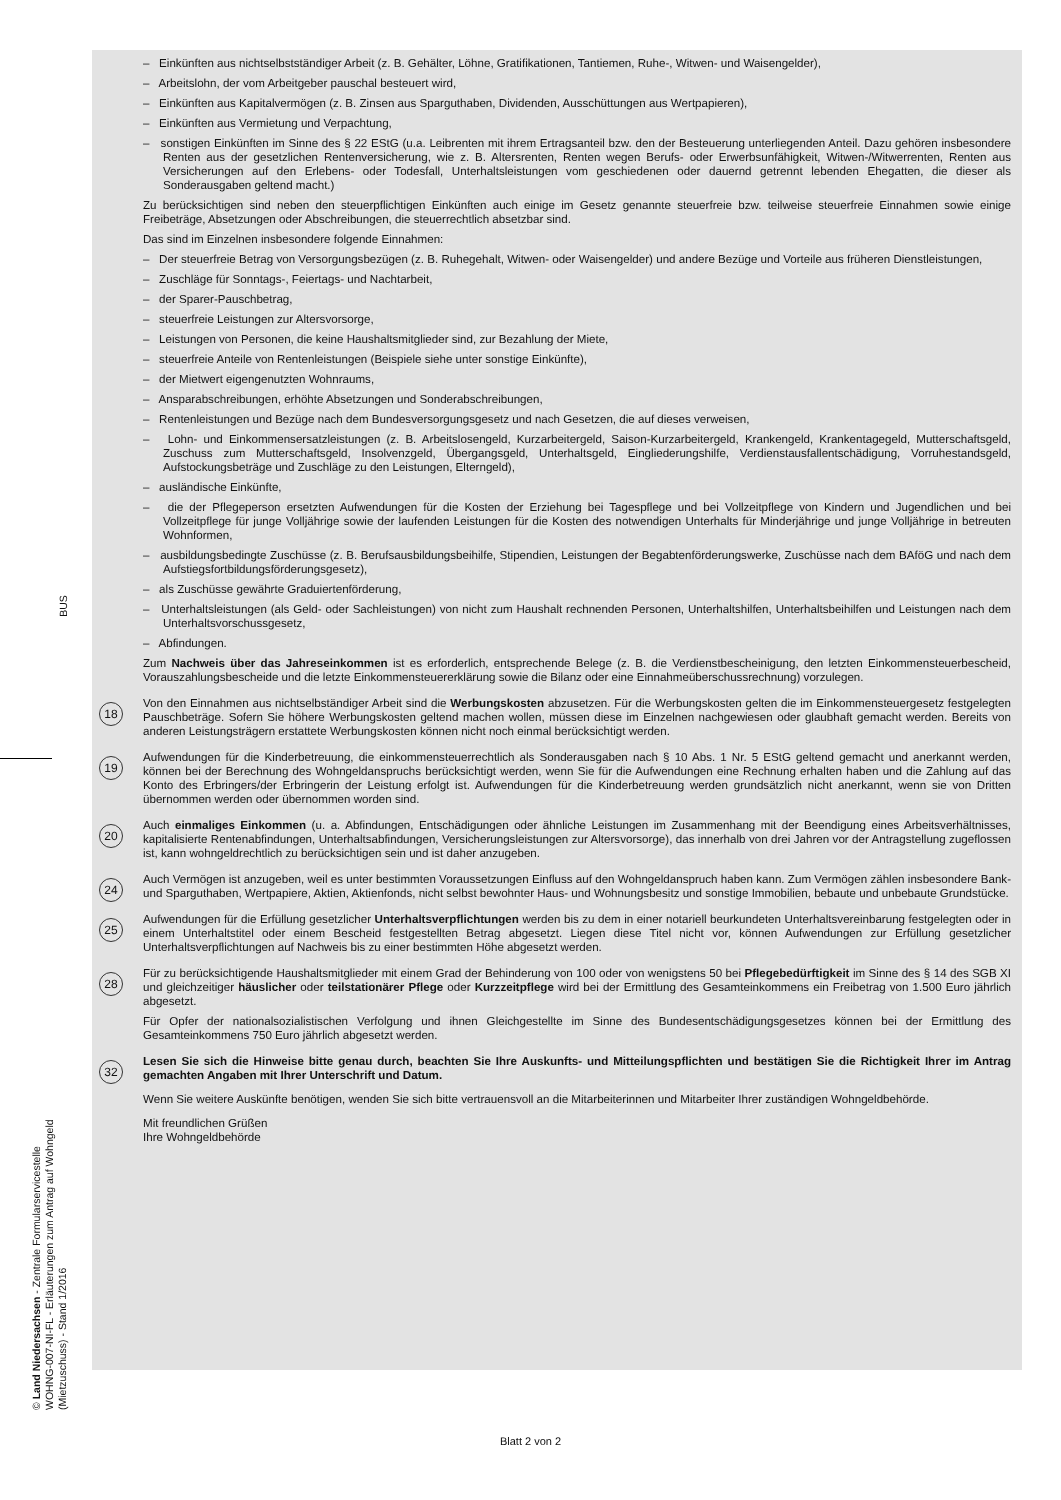BUS
© Land Niedersachsen - Zentrale Formularservicestelle
WOHNG-007-NI-FL - Erläuterungen zum Antrag auf Wohngeld (Mietzuschuss) - Stand 1/2016
– Einkünften aus nichtselbstständiger Arbeit (z. B. Gehälter, Löhne, Gratifikationen, Tantiemen, Ruhe-, Witwen- und Waisengelder),
– Arbeitslohn, der vom Arbeitgeber pauschal besteuert wird,
– Einkünften aus Kapitalvermögen (z. B. Zinsen aus Sparguthaben, Dividenden, Ausschüttungen aus Wertpapieren),
– Einkünften aus Vermietung und Verpachtung,
– sonstigen Einkünften im Sinne des § 22 EStG (u.a. Leibrenten mit ihrem Ertragsanteil bzw. den der Besteuerung unterliegenden Anteil. Dazu gehören insbesondere Renten aus der gesetzlichen Rentenversicherung, wie z. B. Altersrenten, Renten wegen Berufs- oder Erwerbsunfähigkeit, Witwen-/Witwerrenten, Renten aus Versicherungen auf den Erlebens- oder Todesfall, Unterhaltsleistungen vom geschiedenen oder dauernd getrennt lebenden Ehegatten, die dieser als Sonderausgaben geltend macht.)
Zu berücksichtigen sind neben den steuerpflichtigen Einkünften auch einige im Gesetz genannte steuerfreie bzw. teilweise steuerfreie Einnahmen sowie einige Freibeträge, Absetzungen oder Abschreibungen, die steuerrechtlich absetzbar sind.
Das sind im Einzelnen insbesondere folgende Einnahmen:
– Der steuerfreie Betrag von Versorgungsbezügen (z. B. Ruhegehalt, Witwen- oder Waisengelder) und andere Bezüge und Vorteile aus früheren Dienstleistungen,
– Zuschläge für Sonntags-, Feiertags- und Nachtarbeit,
– der Sparer-Pauschbetrag,
– steuerfreie Leistungen zur Altersvorsorge,
– Leistungen von Personen, die keine Haushaltsmitglieder sind, zur Bezahlung der Miete,
– steuerfreie Anteile von Rentenleistungen (Beispiele siehe unter sonstige Einkünfte),
– der Mietwert eigengenutzten Wohnraums,
– Ansparabschreibungen, erhöhte Absetzungen und Sonderabschreibungen,
– Rentenleistungen und Bezüge nach dem Bundesversorgungsgesetz und nach Gesetzen, die auf dieses verweisen,
– Lohn- und Einkommensersatzleistungen (z. B. Arbeitslosengeld, Kurzarbeitergeld, Saison-Kurzarbeitergeld, Krankengeld, Krankentagegeld, Mutterschaftsgeld, Zuschuss zum Mutterschaftsgeld, Insolvenzgeld, Übergangsgeld, Unterhaltsgeld, Eingliederungshilfe, Verdienstausfallentschädigung, Vorruhestandsgeld, Aufstockungsbeträge und Zuschläge zu den Leistungen, Elterngeld),
– ausländische Einkünfte,
– die der Pflegeperson ersetzten Aufwendungen für die Kosten der Erziehung bei Tagespflege und bei Vollzeitpflege von Kindern und Jugendlichen und bei Vollzeitpflege für junge Volljährige sowie der laufenden Leistungen für die Kosten des notwendigen Unterhalts für Minderjährige und junge Volljährige in betreuten Wohnformen,
– ausbildungsbedingte Zuschüsse (z. B. Berufsausbildungsbeihilfe, Stipendien, Leistungen der Begabtenförderungswerke, Zuschüsse nach dem BAföG und nach dem Aufstiegsfortbildungsförderungsgesetz),
– als Zuschüsse gewährte Graduiertenförderung,
– Unterhaltsleistungen (als Geld- oder Sachleistungen) von nicht zum Haushalt rechnenden Personen, Unterhaltshilfen, Unterhaltsbeihilfen und Leistungen nach dem Unterhaltsvorschussgesetz,
– Abfindungen.
Zum Nachweis über das Jahreseinkommen ist es erforderlich, entsprechende Belege (z. B. die Verdienstbescheinigung, den letzten Einkommensteuerbescheid, Vorauszahlungsbescheide und die letzte Einkommensteuererklärung sowie die Bilanz oder eine Einnahmeüberschussrechnung) vorzulegen.
18
Von den Einnahmen aus nichtselbständiger Arbeit sind die Werbungskosten abzusetzen. Für die Werbungskosten gelten die im Einkommensteuergesetz festgelegten Pauschbeträge. Sofern Sie höhere Werbungskosten geltend machen wollen, müssen diese im Einzelnen nachgewiesen oder glaubhaft gemacht werden. Bereits von anderen Leistungsträgern erstattete Werbungskosten können nicht noch einmal berücksichtigt werden.
19
Aufwendungen für die Kinderbetreuung, die einkommensteuerrechtlich als Sonderausgaben nach § 10 Abs. 1 Nr. 5 EStG geltend gemacht und anerkannt werden, können bei der Berechnung des Wohngeldanspruchs berücksichtigt werden, wenn Sie für die Aufwendungen eine Rechnung erhalten haben und die Zahlung auf das Konto des Erbringers/der Erbringerin der Leistung erfolgt ist. Aufwendungen für die Kinderbetreuung werden grundsätzlich nicht anerkannt, wenn sie von Dritten übernommen werden oder übernommen worden sind.
20
Auch einmaliges Einkommen (u. a. Abfindungen, Entschädigungen oder ähnliche Leistungen im Zusammenhang mit der Beendigung eines Arbeitsverhältnisses, kapitalisierte Rentenabfindungen, Unterhaltsabfindungen, Versicherungsleistungen zur Altersvorsorge), das innerhalb von drei Jahren vor der Antragstellung zugeflossen ist, kann wohngeldrechtlich zu berücksichtigen sein und ist daher anzugeben.
24
Auch Vermögen ist anzugeben, weil es unter bestimmten Voraussetzungen Einfluss auf den Wohngeldanspruch haben kann. Zum Vermögen zählen insbesondere Bank- und Sparguthaben, Wertpapiere, Aktien, Aktienfonds, nicht selbst bewohnter Haus- und Wohnungsbesitz und sonstige Immobilien, bebaute und unbebaute Grundstücke.
25
Aufwendungen für die Erfüllung gesetzlicher Unterhaltsverpflichtungen werden bis zu dem in einer notariell beurkundeten Unterhaltsvereinbarung festgelegten oder in einem Unterhaltstitel oder einem Bescheid festgestellten Betrag abgesetzt. Liegen diese Titel nicht vor, können Aufwendungen zur Erfüllung gesetzlicher Unterhaltsverpflichtungen auf Nachweis bis zu einer bestimmten Höhe abgesetzt werden.
28
Für zu berücksichtigende Haushaltsmitglieder mit einem Grad der Behinderung von 100 oder von wenigstens 50 bei Pflegebedürftigkeit im Sinne des § 14 des SGB XI und gleichzeitiger häuslicher oder teilstationärer Pflege oder Kurzzeitpflege wird bei der Ermittlung des Gesamteinkommens ein Freibetrag von 1.500 Euro jährlich abgesetzt.
Für Opfer der nationalsozialistischen Verfolgung und ihnen Gleichgestellte im Sinne des Bundesentschädigungsgesetzes können bei der Ermittlung des Gesamteinkommens 750 Euro jährlich abgesetzt werden.
32
Lesen Sie sich die Hinweise bitte genau durch, beachten Sie Ihre Auskunfts- und Mitteilungspflichten und bestätigen Sie die Richtigkeit Ihrer im Antrag gemachten Angaben mit Ihrer Unterschrift und Datum.
Wenn Sie weitere Auskünfte benötigen, wenden Sie sich bitte vertrauensvoll an die Mitarbeiterinnen und Mitarbeiter Ihrer zuständigen Wohngeldbehörde.
Mit freundlichen Grüßen
Ihre Wohngeldbehörde
Blatt 2 von 2